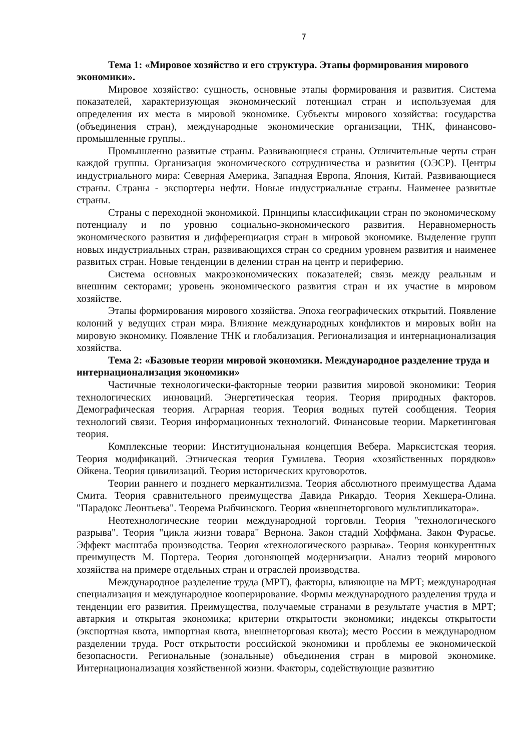7
Тема 1: «Мировое хозяйство и его структура. Этапы формирования мирового экономики».
Мировое хозяйство: сущность, основные этапы формирования и развития. Система показателей, характеризующая экономический потенциал стран и используемая для определения их места в мировой экономике. Субъекты мирового хозяйства: государства (объединения стран), международные экономические организации, ТНК, финансово-промышленные группы..
Промышленно развитые страны. Развивающиеся страны. Отличительные черты стран каждой группы. Организация экономического сотрудничества и развития (ОЭСР). Центры индустриального мира: Северная Америка, Западная Европа, Япония, Китай. Развивающиеся страны. Страны - экспортеры нефти. Новые индустриальные страны. Наименее развитые страны.
Страны с переходной экономикой. Принципы классификации стран по экономическому потенциалу и по уровню социально-экономического развития. Неравномерность экономического развития и дифференциация стран в мировой экономике. Выделение групп новых индустриальных стран, развивающихся стран со средним уровнем развития и наименее развитых стран. Новые тенденции в делении стран на центр и периферию.
Система основных макроэкономических показателей; связь между реальным и внешним секторами; уровень экономического развития стран и их участие в мировом хозяйстве.
Этапы формирования мирового хозяйства. Эпоха географических открытий. Появление колоний у ведущих стран мира. Влияние международных конфликтов и мировых войн на мировую экономику. Появление ТНК и глобализация. Регионализация и интернационализация хозяйства.
Тема 2: «Базовые теории мировой экономики. Международное разделение труда и интернационализация экономики»
Частичные технологически-факторные теории развития мировой экономики: Теория технологических инноваций. Энергетическая теория. Теория природных факторов. Демографическая теория. Аграрная теория. Теория водных путей сообщения. Теория технологий связи. Теория информационных технологий. Финансовые теории. Маркетинговая теория.
Комплексные теории: Институциональная концепция Вебера. Марксистская теория. Теория модификаций. Этническая теория Гумилева. Теория «хозяйственных порядков» Ойкена. Теория цивилизаций. Теория исторических круговоротов.
Теории раннего и позднего меркантилизма. Теория абсолютного преимущества Адама Смита. Теория сравнительного преимущества Давида Рикардо. Теория Хекшера-Олина. "Парадокс Леонтьева". Теорема Рыбчинского. Теория «внешнеторгового мультипликатора».
Неотехнологические теории международной торговли. Теория "технологического разрыва". Теория "цикла жизни товара" Вернона. Закон стадий Хоффмана. Закон Фурасье. Эффект масштаба производства. Теория «технологического разрыва». Теория конкурентных преимуществ М. Портера. Теория догоняющей модернизации. Анализ теорий мирового хозяйства на примере отдельных стран и отраслей производства.
Международное разделение труда (МРТ), факторы, влияющие на МРТ; международная специализация и международное кооперирование. Формы международного разделения труда и тенденции его развития. Преимущества, получаемые странами в результате участия в МРТ; автаркия и открытая экономика; критерии открытости экономики; индексы открытости (экспортная квота, импортная квота, внешнеторговая квота); место России в международном разделении труда. Рост открытости российской экономики и проблемы ее экономической безопасности. Региональные (зональные) объединения стран в мировой экономике. Интернационализация хозяйственной жизни. Факторы, содействующие развитию